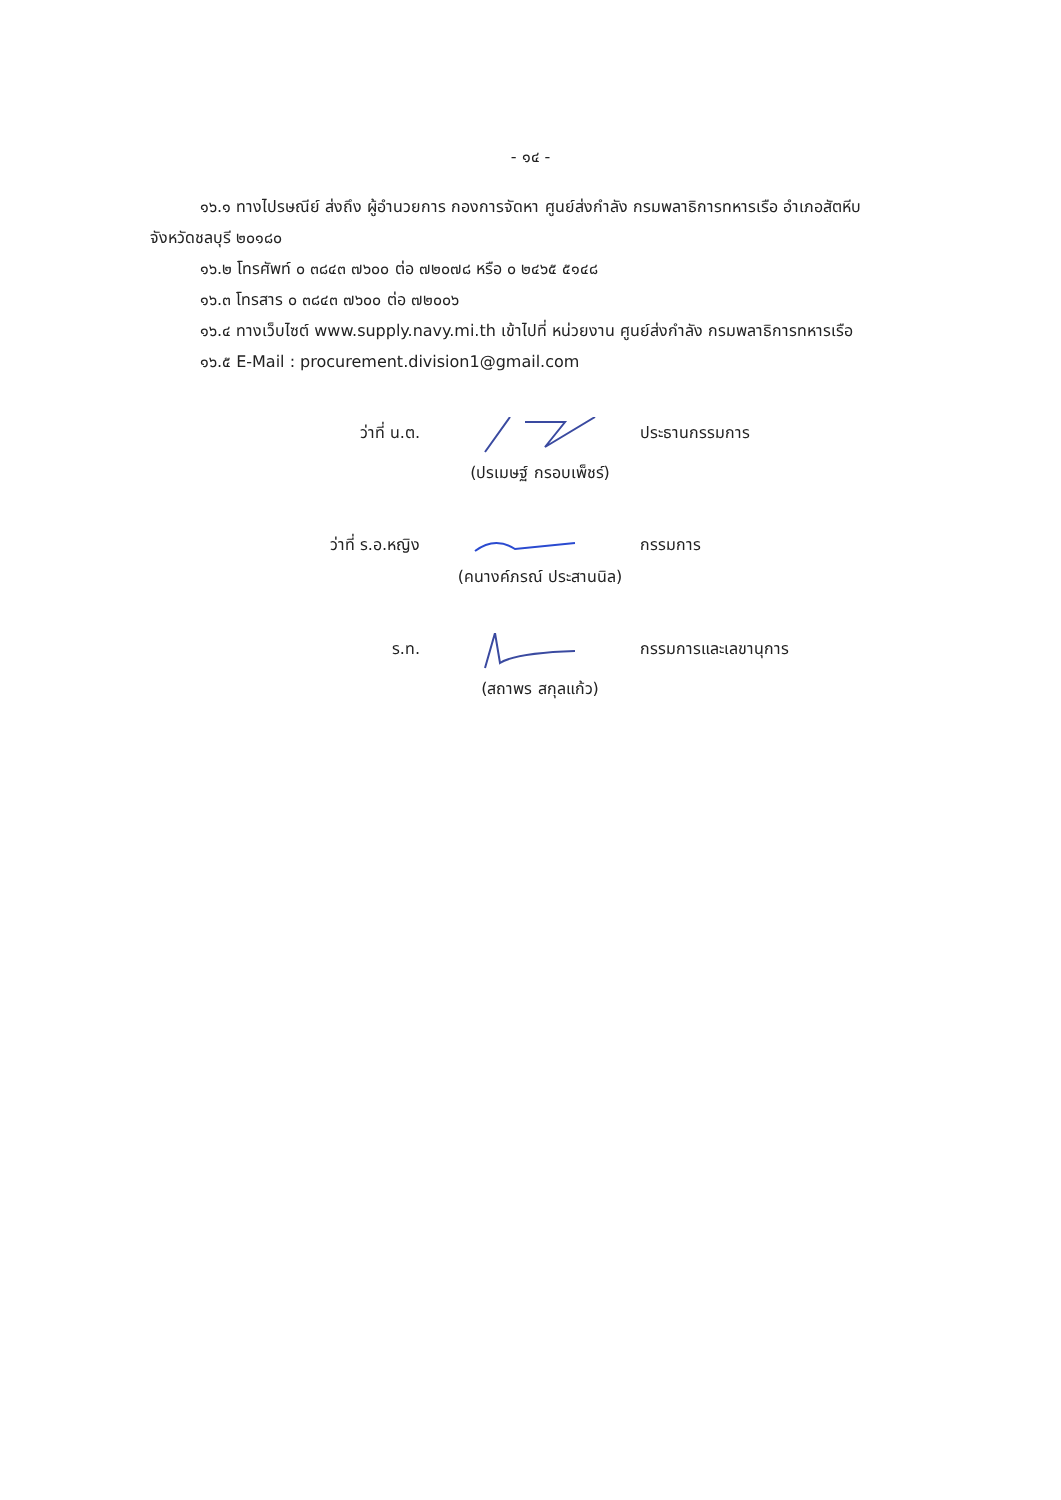- ๑๔ -
๑๖.๑ ทางไปรษณีย์ ส่งถึง ผู้อำนวยการ กองการจัดหา ศูนย์ส่งกำลัง กรมพลาธิการทหารเรือ อำเภอสัตหีบ
จังหวัดชลบุรี ๒๐๑๘๐
๑๖.๒ โทรศัพท์ ๐ ๓๘๔๓ ๗๖๐๐ ต่อ ๗๒๐๗๘ หรือ ๐ ๒๔๖๕ ๕๑๔๘
๑๖.๓ โทรสาร ๐ ๓๘๔๓ ๗๖๐๐ ต่อ ๗๒๐๐๖
๑๖.๔ ทางเว็บไซต์ www.supply.navy.mi.th เข้าไปที่ หน่วยงาน ศูนย์ส่งกำลัง กรมพลาธิการทหารเรือ
๑๖.๕ E-Mail : procurement.division1@gmail.com
ว่าที่ น.ต.
ประธานกรรมการ
(ปรเมษฐ์ กรอบเพ็ชร์)
ว่าที่ ร.อ.หญิง
กรรมการ
(คนางค์ภรณ์ ประสานนิล)
ร.ท.
กรรมการและเลขานุการ
(สถาพร สกุลแก้ว)